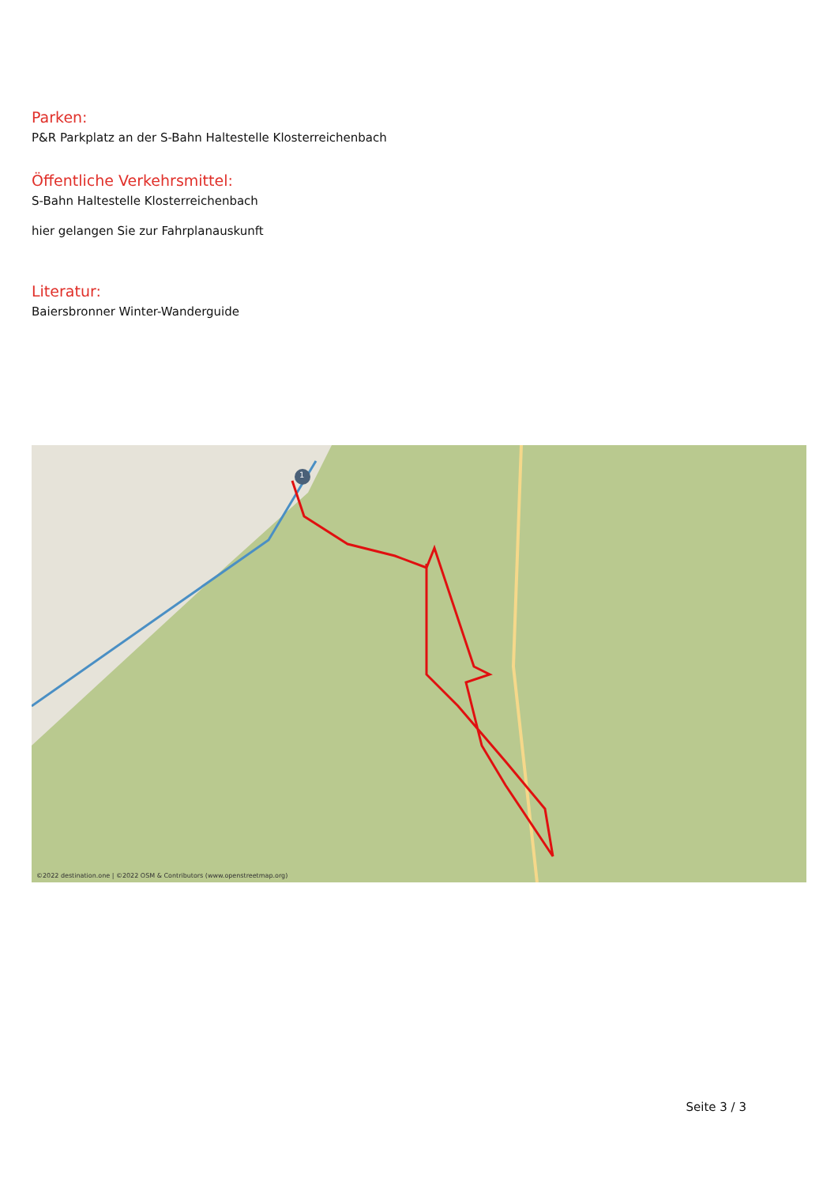Parken:
P&R Parkplatz an der S-Bahn Haltestelle Klosterreichenbach
Öffentliche Verkehrsmittel:
S-Bahn Haltestelle Klosterreichenbach
hier gelangen Sie zur Fahrplanauskunft
Literatur:
Baiersbronner Winter-Wanderguide
1
©2022 destination.one | ©2022 OSM & Contributors (www.openstreetmap.org)
Seite 3 / 3